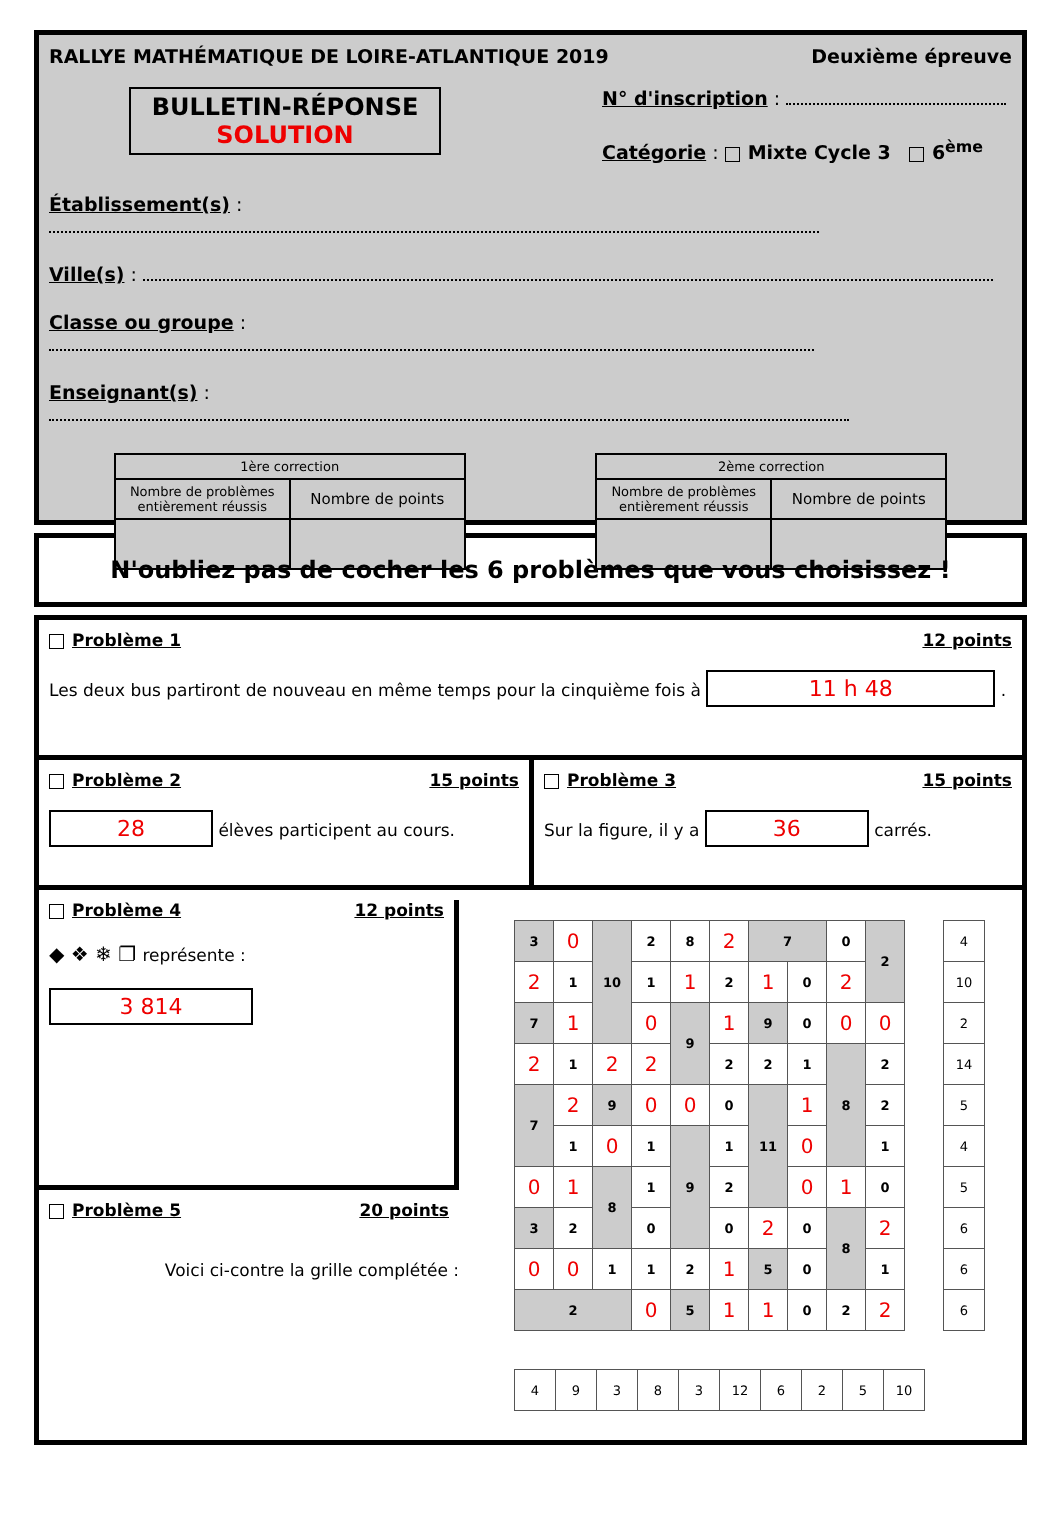RALLYE MATHÉMATIQUE DE LOIRE-ATLANTIQUE 2019 Deuxième épreuve
BULLETIN-RÉPONSE
SOLUTION
N° d'inscription :
Catégorie : Mixte Cycle 3 6<sup>ème</sup>
Établissement(s) :
Ville(s) :
Classe ou groupe :
Enseignant(s) :
| 1ère correction | |
| Nombre de problèmes entièrement réussis | Nombre de points |
| 2ème correction | |
| Nombre de problèmes entièrement réussis | Nombre de points |
N'oubliez pas de cocher les 6 problèmes que vous choisissez !
Problème 1 12 points
Les deux bus partiront de nouveau en même temps pour la cinquième fois à 11 h 48 .
Problème 2 15 points
28 élèves participent au cours.
Problème 3 15 points
Sur la figure, il y a 36 carrés.
Problème 4 12 points
◆ ❖ ❄ ❐ représente :
3 814
Problème 5 20 points
Voici ci-contre la grille complétée :
| 3 | 0 | 10 | 2 | 8 | 2 | 7 | | 0 | 2 |
| 2 | 1 | | 1 | 1 | 2 | 1 | 0 | 2 | |
| 7 | 1 | | 0 | 9 | 1 | 9 | 0 | 0 | 0 |
| 2 | 1 | 2 | 2 | | 2 | 2 | 1 | 8 | 2 |
| 7 | 2 | 9 | 0 | 0 | 0 | 11 | 1 | | 2 |
| | 1 | 0 | 1 | 9 | 1 | | 0 | | 1 |
| 0 | 1 | 8 | 1 | | 2 | | 0 | 1 | 0 |
| 3 | 2 | | 0 | | 0 | 2 | 0 | 8 | 2 |
| 0 | 0 | 1 | 1 | 2 | 1 | 5 | 0 | | 1 |
| 2 | | | 0 | 5 | 1 | 1 | 0 | 2 | 2 |
| 4 |
| 10 |
| 2 |
| 14 |
| 5 |
| 4 |
| 5 |
| 6 |
| 6 |
| 6 |
| 4 | 9 | 3 | 8 | 3 | 12 | 6 | 2 | 5 | 10 |